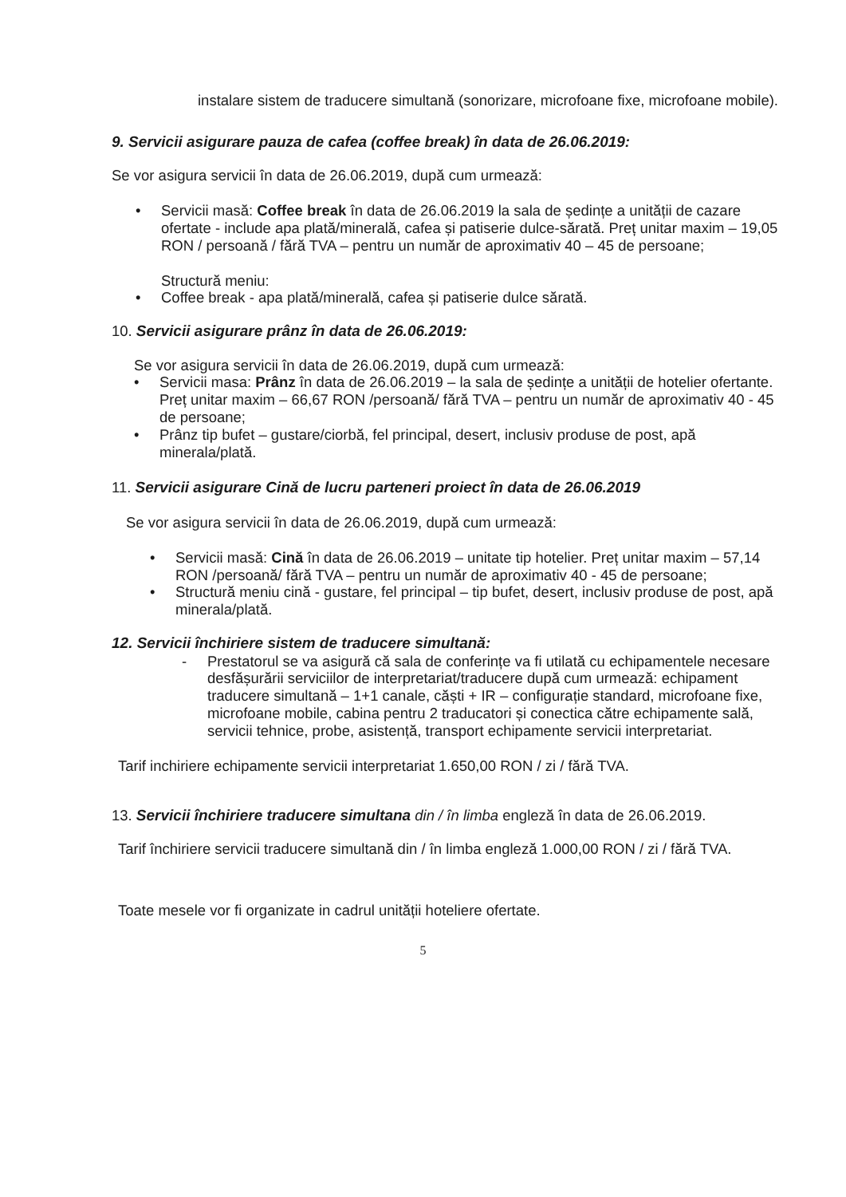instalare sistem de traducere simultană (sonorizare, microfoane fixe, microfoane mobile).
9. Servicii asigurare pauza de cafea (coffee break) în data de 26.06.2019:
Se vor asigura servicii în data de 26.06.2019, după cum urmează:
• Servicii masă: Coffee break în data de 26.06.2019 la sala de ședințe a unității de cazare ofertate - include apa plată/minerală, cafea și patiserie dulce-sărată. Preț unitar maxim – 19,05 RON / persoană / fără TVA – pentru un număr de aproximativ 40 – 45 de persoane;
Structură meniu:
• Coffee break - apa plată/minerală, cafea și patiserie dulce sărată.
10. Servicii asigurare prânz în data de 26.06.2019:
Se vor asigura servicii în data de 26.06.2019, după cum urmează:
• Servicii masa: Prânz în data de 26.06.2019 – la sala de ședințe a unității de hotelier ofertante. Preț unitar maxim – 66,67 RON /persoană/ fără TVA – pentru un număr de aproximativ 40 - 45 de persoane;
• Prânz tip bufet – gustare/ciorbă, fel principal, desert, inclusiv produse de post, apă minerala/plată.
11. Servicii asigurare Cină de lucru parteneri proiect în data de 26.06.2019
Se vor asigura servicii în data de 26.06.2019, după cum urmează:
• Servicii masă: Cină în data de 26.06.2019 – unitate tip hotelier. Preț unitar maxim – 57,14 RON /persoană/ fără TVA – pentru un număr de aproximativ 40 - 45 de persoane;
• Structură meniu cină - gustare, fel principal – tip bufet, desert, inclusiv produse de post, apă minerala/plată.
12. Servicii închiriere sistem de traducere simultană:
- Prestatorul se va asigură că sala de conferințe va fi utilată cu echipamentele necesare desfășurării serviciilor de interpretariat/traducere după cum urmează: echipament traducere simultană – 1+1 canale, căști + IR – configurație standard, microfoane fixe, microfoane mobile, cabina pentru 2 traducatori și conectica către echipamente sală, servicii tehnice, probe, asistență, transport echipamente servicii interpretariat.
Tarif inchiriere echipamente servicii interpretariat 1.650,00 RON / zi / fără TVA.
13. Servicii închiriere traducere simultana din / în limba engleză în data de 26.06.2019.
Tarif închiriere servicii traducere simultană din / în limba engleză 1.000,00 RON / zi / fără TVA.
Toate mesele vor fi organizate in cadrul unității hoteliere ofertate.
5